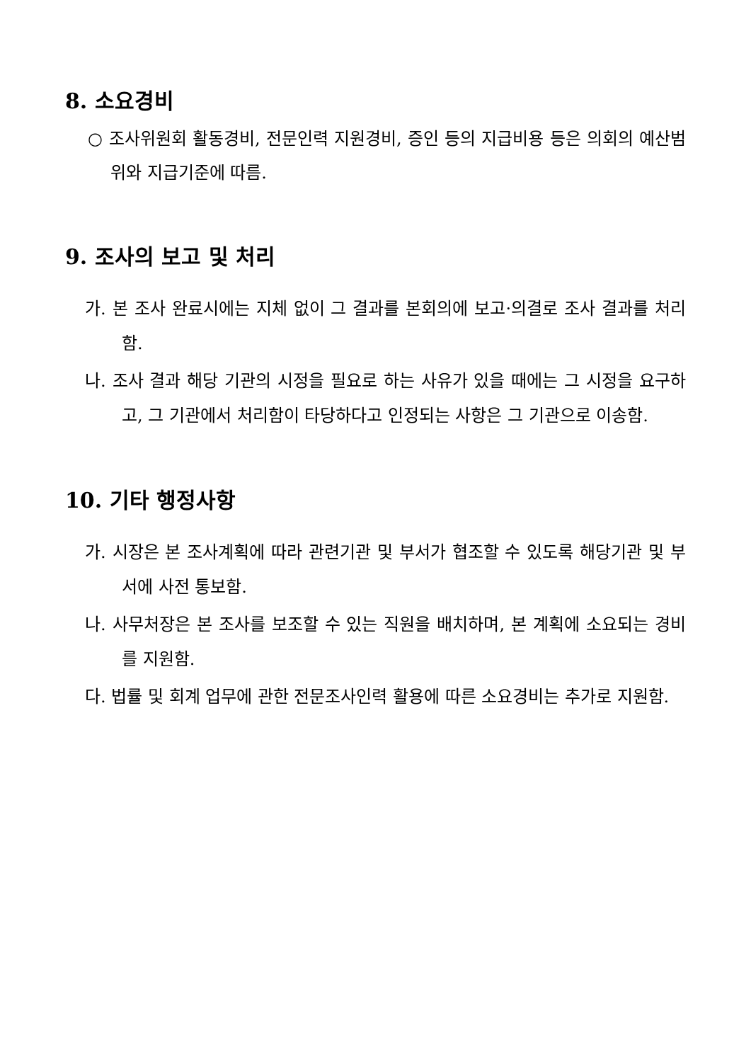8. 소요경비
○ 조사위원회 활동경비, 전문인력 지원경비, 증인 등의 지급비용 등은 의회의 예산범위와 지급기준에 따름.
9. 조사의 보고 및 처리
가. 본 조사 완료시에는 지체 없이 그 결과를 본회의에 보고·의결로 조사 결과를 처리함.
나. 조사 결과 해당 기관의 시정을 필요로 하는 사유가 있을 때에는 그 시정을 요구하고, 그 기관에서 처리함이 타당하다고 인정되는 사항은 그 기관으로 이송함.
10. 기타 행정사항
가. 시장은 본 조사계획에 따라 관련기관 및 부서가 협조할 수 있도록 해당기관 및 부서에 사전 통보함.
나. 사무처장은 본 조사를 보조할 수 있는 직원을 배치하며, 본 계획에 소요되는 경비를 지원함.
다. 법률 및 회계 업무에 관한 전문조사인력 활용에 따른 소요경비는 추가로 지원함.